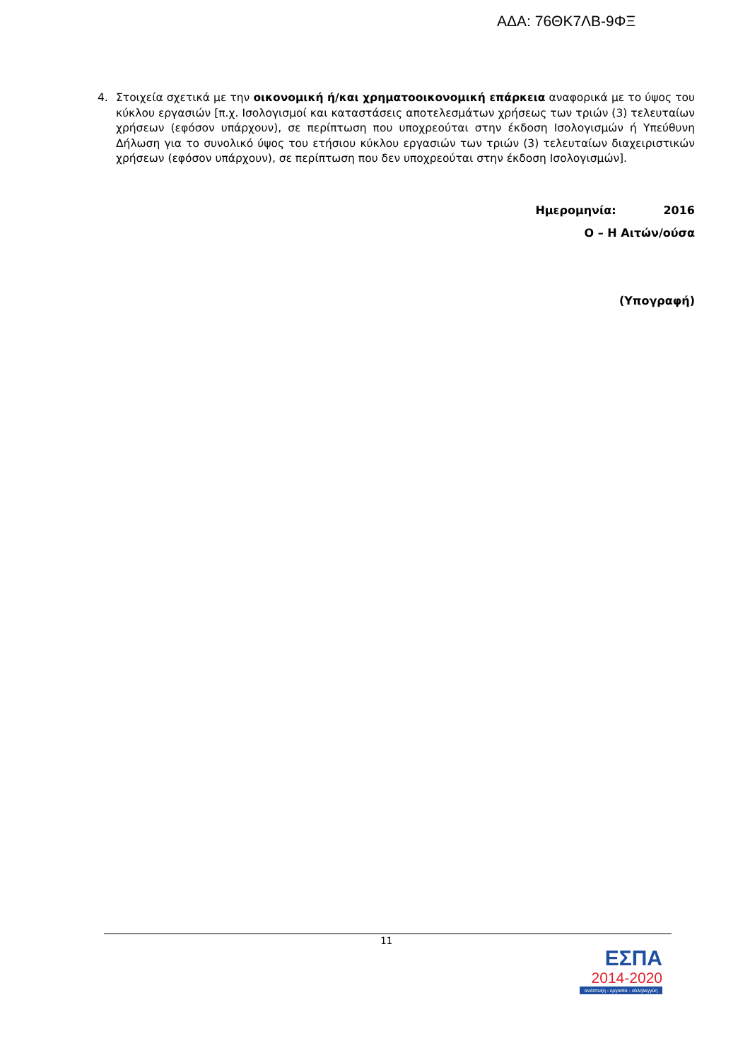ΑΔΑ: 76ΘΚ7ΛΒ-9ΦΞ
4. Στοιχεία σχετικά με την οικονομική ή/και χρηματοοικονομική επάρκεια αναφορικά με το ύψος του κύκλου εργασιών [π.χ. Ισολογισμοί και καταστάσεις αποτελεσμάτων χρήσεως των τριών (3) τελευταίων χρήσεων (εφόσον υπάρχουν), σε περίπτωση που υποχρεούται στην έκδοση Ισολογισμών ή Υπεύθυνη Δήλωση για το συνολικό ύψος του ετήσιου κύκλου εργασιών των τριών (3) τελευταίων διαχειριστικών χρήσεων (εφόσον υπάρχουν), σε περίπτωση που δεν υποχρεούται στην έκδοση Ισολογισμών].
Ημερομηνία: 2016
Ο – Η Αιτών/ούσα
(Υπογραφή)
11
ΕΣΠΑ
2014-2020
ανάπτυξη - εργασία - αλληλεγγύη